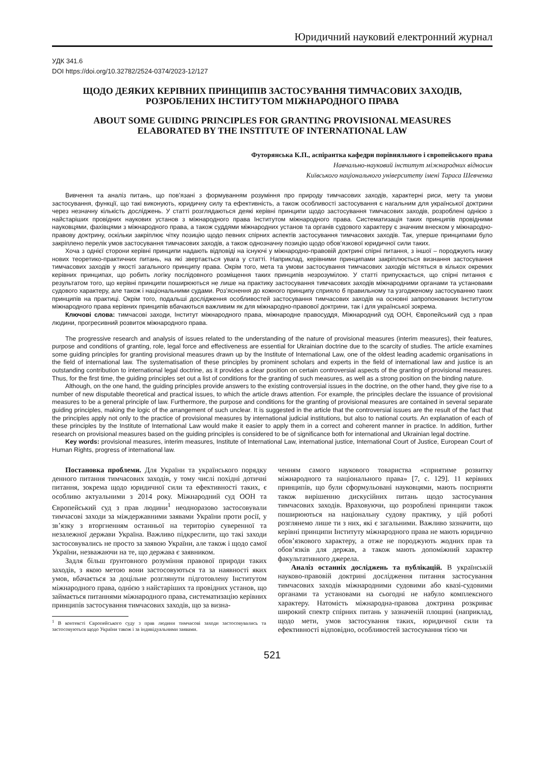Юридичний науковий електронний журнал
УДК 341.6
DOI https://doi.org/10.32782/2524-0374/2023-12/127
ЩОДО ДЕЯКИХ КЕРІВНИХ ПРИНЦИПІВ ЗАСТОСУВАННЯ ТИМЧАСОВИХ ЗАХОДІВ,
РОЗРОБЛЕНИХ ІНСТИТУТОМ МІЖНАРОДНОГО ПРАВА
ABOUT SOME GUIDING PRINCIPLES FOR GRANTING PROVISIONAL MEASURES
ELABORATED BY THE INSTITUTE OF INTERNATIONAL LAW
Футорянська К.П., аспірантка кафедри порівняльного і європейського права
Навчально-науковий інститут міжнародних відносин
Київського національного університету імені Тараса Шевченка
Вивчення та аналіз питань, що пов’язані з формуванням розуміння про природу тимчасових заходів, характерні риси, мету та умови застосування, функції, що такі виконують, юридичну силу та ефективність, а також особливості застосування є нагальним для української доктрини через незначну кількість досліджень. У статті розглядаються деякі керівні принципи щодо застосування тимчасових заходів, розроблені однією з найстаріших провідних наукових установ з міжнародного права Інститутом міжнародного права. Систематизація таких принципів провідними науковцями, фахівцями з міжнародного права, а також суддями міжнародних установ та органів судового характеру є значним внеском у міжнародно-правову доктрину, оскільки закріплює чітку позицію щодо певних спірних аспектів застосування тимчасових заходів. Так, уперше принципами було закріплено перелік умов застосування тимчасових заходів, а також однозначну позицію щодо обов’язкової юридичної сили таких.
Хоча з однієї сторони керівні принципи надають відповіді на існуючі у міжнародно-правовій доктрині спірні питання, з іншої – породжують низку нових теоретико-практичних питань, на які звертається увага у статті. Наприклад, керівними принципами закріплюється визнання застосування тимчасових заходів у якості загального принципу права. Окрім того, мета та умови застосування тимчасових заходів містяться в кількох окремих керівних принципах, що робить логіку послідовного розміщення таких принципів незрозумілою. У статті припускається, що спірні питання є результатом того, що керівні принципи поширюються не лише на практику застосування тимчасових заходів міжнародними органами та установами судового характеру, але також і національними судами. Роз’яснення до кожного принципу сприяло б правильному та узгодженому застосуванню таких принципів на практиці. Окрім того, подальші дослідження особливостей застосування тимчасових заходів на основні запропонованих Інститутом міжнародного права керівних принципів вбачаються важливим як для міжнародно-правової доктрини, так і для української зокрема.
Ключові слова: тимчасові заходи, Інститут міжнародного права, міжнародне правосуддя, Міжнародний суд ООН, Європейський суд з прав людини, прогресивний розвиток міжнародного права.
The progressive research and analysis of issues related to the understanding of the nature of provisional measures (interim measures), their features, purpose and conditions of granting, role, legal force and effectiveness are essential for Ukrainian doctrine due to the scarcity of studies. The article examines some guiding principles for granting provisional measures drawn up by the Institute of International Law, one of the oldest leading academic organisations in the field of international law. The systematisation of these principles by prominent scholars and experts in the field of international law and justice is an outstanding contribution to international legal doctrine, as it provides a clear position on certain controversial aspects of the granting of provisional measures. Thus, for the first time, the guiding principles set out a list of conditions for the granting of such measures, as well as a strong position on the binding nature.
Although, on the one hand, the guiding principles provide answers to the existing controversial issues in the doctrine, on the other hand, they give rise to a number of new disputable theoretical and practical issues, to which the article draws attention. For example, the principles declare the issuance of provisional measures to be a general principle of law. Furthermore, the purpose and conditions for the granting of provisional measures are contained in several separate guiding principles, making the logic of the arrangement of such unclear. It is suggested in the article that the controversial issues are the result of the fact that the principles apply not only to the practice of provisional measures by international judicial institutions, but also to national courts. An explanation of each of these principles by the Institute of International Law would make it easier to apply them in a correct and coherent manner in practice. In addition, further research on provisional measures based on the guiding principles is considered to be of significance both for international and Ukrainian legal doctrine.
Key words: provisional measures, interim measures, Institute of International Law, international justice, International Court of Justice, European Court of Human Rights, progress of international law.
Постановка проблеми. Для України та українського порядку денного питання тимчасових заходів, у тому числі похідні дотичні питання, зокрема щодо юридичної сили та ефективності таких, є особливо актуальними з 2014 року. Міжнародний суд ООН та Європейський суд з прав людини<sup>1</sup> неодноразово застосовували тимчасові заходи за міждержавними заявами України проти росії, у зв’язку з вторгненням останньої на територію суверенної та незалежної держави Україна. Важливо підкреслити, що такі заходи застосовувались не просто за заявою України, але також і щодо самої України, незважаючи на те, що держава є заявником.
Задля більш ґрунтовного розуміння правової природи таких заходів, з якою метою вони застосовуються та за наявності яких умов, вбачається за доцільне розглянути підготовлену Інститутом міжнародного права, однією з найстаріших та провідних установ, що займається питаннями міжнародного права, систематизацію керівних принципів застосування тимчасових заходів, що за визна-
<sup>1</sup> В контексті Європейського суду з прав людини тимчасові заходи застосовувались та застосовуються щодо України також і за індивідуальними заявами.
ченням самого наукового товариства «сприятиме розвитку міжнародного та національного права» [7, с. 129]. 11 керівних принципів, що були сформульовані науковцями, мають посприяти також вирішенню дискусійних питань щодо застосування тимчасових заходів. Враховуючи, що розроблені принципи також поширюються на національну судову практику, у цій роботі розглянемо лише ти з них, які є загальними. Важливо зазначити, що керівні принципи Інституту міжнародного права не мають юридично обов’язкового характеру, а отже не породжують жодних прав та обов’язків для держав, а також мають допоміжний характер факультативного джерела.
Аналіз останніх досліджень та публікацій. В українській науково-правовій доктрині дослідження питання застосування тимчасових заходів міжнародними судовими або квазі-судовими органами та установами на сьогодні не набуло комплексного характеру. Натомість міжнародна-правова доктрина розкриває широкий спектр спірних питань у зазначеній площині (наприклад, щодо мети, умов застосування таких, юридичної сили та ефективності відповідно, особливостей застосування тією чи
521